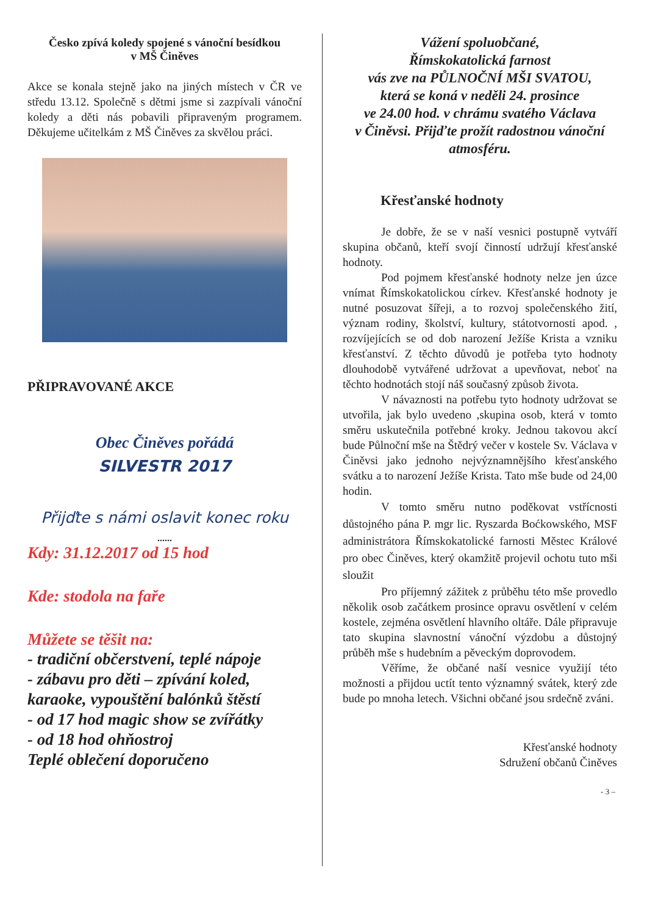Česko zpívá koledy spojené s vánoční besídkou
v MŠ Činěves
Akce se konala stejně jako na jiných místech v ČR ve středu 13.12. Společně s dětmi jsme si zazpívali vánoční koledy a děti nás pobavili připraveným programem. Děkujeme učitelkám z MŠ Činěves za skvělou práci.
PŘIPRAVOVANÉ AKCE
Obec Činěves pořádá
SILVESTR 2017
Přijďte s námi oslavit konec roku
......
Kdy: 31.12.2017 od 15 hod
Kde: stodola na faře
Můžete se těšit na:
- tradiční občerstvení, teplé nápoje
- zábavu pro děti – zpívání koled, karaoke, vypouštění balónků štěstí
- od 17 hod magic show se zvířátky
- od 18 hod ohňostroj
Teplé oblečení doporučeno
Vážení spoluobčané,
Římskokatolická farnost
vás zve na PŮLNOČNÍ MŠI SVATOU,
která se koná v neděli 24. prosince
ve 24.00 hod. v chrámu svatého Václava
v Činěvsi. Přijďte prožít radostnou vánoční atmosféru.
Křesťanské hodnoty
Je dobře, že se v naší vesnici postupně vytváří skupina občanů, kteří svojí činností udržují křesťanské hodnoty.
Pod pojmem křesťanské hodnoty nelze jen úzce vnímat Římskokatolickou církev. Křesťanské hodnoty je nutné posuzovat šířeji, a to rozvoj společenského žití, význam rodiny, školství, kultury, státotvornosti apod. , rozvíjejících se od dob narození Ježíše Krista a vzniku křesťanství. Z těchto důvodů je potřeba tyto hodnoty dlouhodobě vytvářené udržovat a upevňovat, neboť na těchto hodnotách stojí náš současný způsob života.
V návaznosti na potřebu tyto hodnoty udržovat se utvořila, jak bylo uvedeno ,skupina osob, která v tomto směru uskutečnila potřebné kroky. Jednou takovou akcí bude Půlnoční mše na Štědrý večer v kostele Sv. Václava v Činěvsi jako jednoho nejvýznamnějšího křesťanského svátku a to narození Ježíše Krista. Tato mše bude od 24,00 hodin.
V tomto směru nutno poděkovat vstřícnosti důstojného pána P. mgr lic. Ryszarda Boćkowského, MSF administrátora Římskokatolické farnosti Městec Králové pro obec Činěves, který okamžitě projevil ochotu tuto mši sloužit
Pro příjemný zážitek z průběhu této mše provedlo několik osob začátkem prosince opravu osvětlení v celém kostele, zejména osvětlení hlavního oltáře. Dále připravuje tato skupina slavnostní vánoční výzdobu a důstojný průběh mše s hudebním a pěveckým doprovodem.
Věříme, že občané naší vesnice využijí této možnosti a přijdou uctít tento významný svátek, který zde bude po mnoha letech. Všichni občané jsou srdečně zváni.
Křesťanské hodnoty
Sdružení občanů Činěves
- 3 –